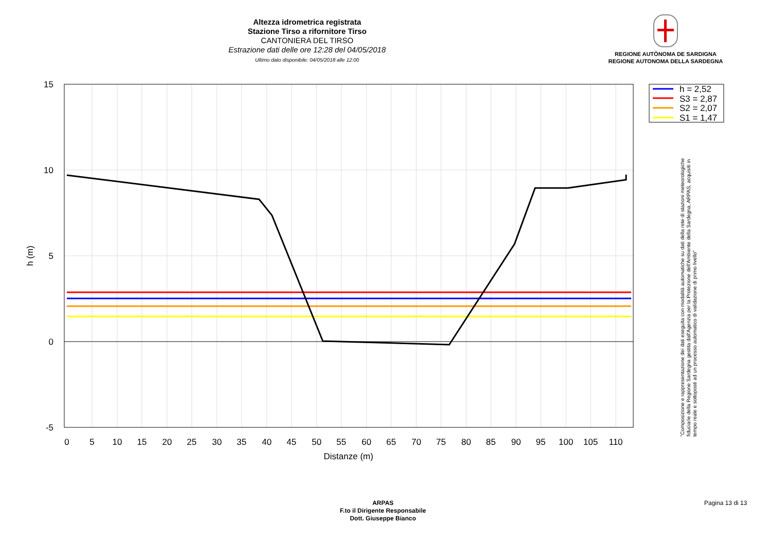Altezza idrometrica registrata
Stazione Tirso a rifornitore Tirso
CANTONIERA DEL TIRSO
Estrazione dati delle ore 12:28 del 04/05/2018
Ultimo dato disponibile: 04/05/2018 alle 12:00
REGIONE AUTÒNOMA DE SARDIGNA
REGIONE AUTONOMA DELLA SARDEGNA
15
10
5
0
-5
0
5
10
15
20
25
30
35
40
45
50
55
60
65
70
75
80
85
90
95
100
105
110
Distanze (m)
h (m)
h = 2,52
S3 = 2,87
S2 = 2,07
S1 = 1,47
"Composizione e rappresentazione dei dati eseguita con modalità automatiche su dati della rete di stazioni meteorologiche fiduciarie della Regione Sardegna gestita dall'Agenzia per la Protezione dell'Ambiente della Sardegna, ARPAS, acquisiti in tempo reale e sottoposti ad un processo automatico di validazione di primo livello"
ARPAS
F.to il Dirigente Responsabile
Dott. Giuseppe Bianco
Pagina 13 di 13